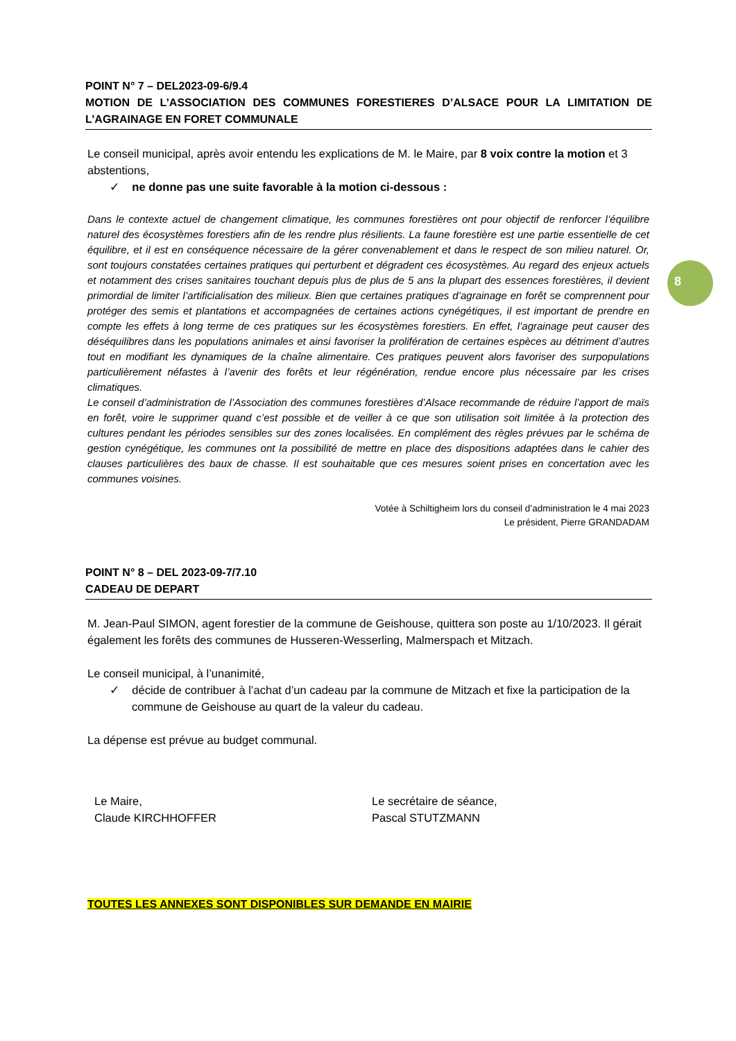POINT N° 7 – DEL2023-09-6/9.4
MOTION DE L’ASSOCIATION DES COMMUNES FORESTIERES D’ALSACE POUR LA LIMITATION DE L’AGRAINAGE EN FORET COMMUNALE
Le conseil municipal, après avoir entendu les explications de M. le Maire, par 8 voix contre la motion et 3 abstentions,
✓ ne donne pas une suite favorable à la motion ci-dessous :
Dans le contexte actuel de changement climatique, les communes forestières ont pour objectif de renforcer l’équilibre naturel des écosystèmes forestiers afin de les rendre plus résilients. La faune forestière est une partie essentielle de cet équilibre, et il est en conséquence nécessaire de la gérer convenablement et dans le respect de son milieu naturel. Or, sont toujours constatées certaines pratiques qui perturbent et dégradent ces écosystèmes. Au regard des enjeux actuels et notamment des crises sanitaires touchant depuis plus de plus de 5 ans la plupart des essences forestières, il devient primordial de limiter l’artificialisation des milieux. Bien que certaines pratiques d’agrainage en forêt se comprennent pour protéger des semis et plantations et accompagnées de certaines actions cynégétiques, il est important de prendre en compte les effets à long terme de ces pratiques sur les écosystèmes forestiers. En effet, l’agrainage peut causer des déséquilibres dans les populations animales et ainsi favoriser la prolifération de certaines espèces au détriment d’autres tout en modifiant les dynamiques de la chaîne alimentaire. Ces pratiques peuvent alors favoriser des surpopulations particulièrement néfastes à l’avenir des forêts et leur régénération, rendue encore plus nécessaire par les crises climatiques.
Le conseil d’administration de l’Association des communes forestières d’Alsace recommande de réduire l’apport de maïs en forêt, voire le supprimer quand c’est possible et de veiller à ce que son utilisation soit limitée à la protection des cultures pendant les périodes sensibles sur des zones localisées. En complément des règles prévues par le schéma de gestion cynégétique, les communes ont la possibilité de mettre en place des dispositions adaptées dans le cahier des clauses particulières des baux de chasse. Il est souhaitable que ces mesures soient prises en concertation avec les communes voisines.
Votée à Schiltigheim lors du conseil d’administration le 4 mai 2023
Le président, Pierre GRANDADAM
POINT N° 8 – DEL 2023-09-7/7.10
CADEAU DE DEPART
M. Jean-Paul SIMON, agent forestier de la commune de Geishouse, quittera son poste au 1/10/2023. Il gérait également les forêts des communes de Husseren-Wesserling, Malmerspach et Mitzach.
Le conseil municipal, à l’unanimité,
✓ décide de contribuer à l’achat d’un cadeau par la commune de Mitzach et fixe la participation de la commune de Geishouse au quart de la valeur du cadeau.
La dépense est prévue au budget communal.
Le Maire,
Claude KIRCHHOFFER
Le secrétaire de séance,
Pascal STUTZMANN
TOUTES LES ANNEXES SONT DISPONIBLES SUR DEMANDE EN MAIRIE
8